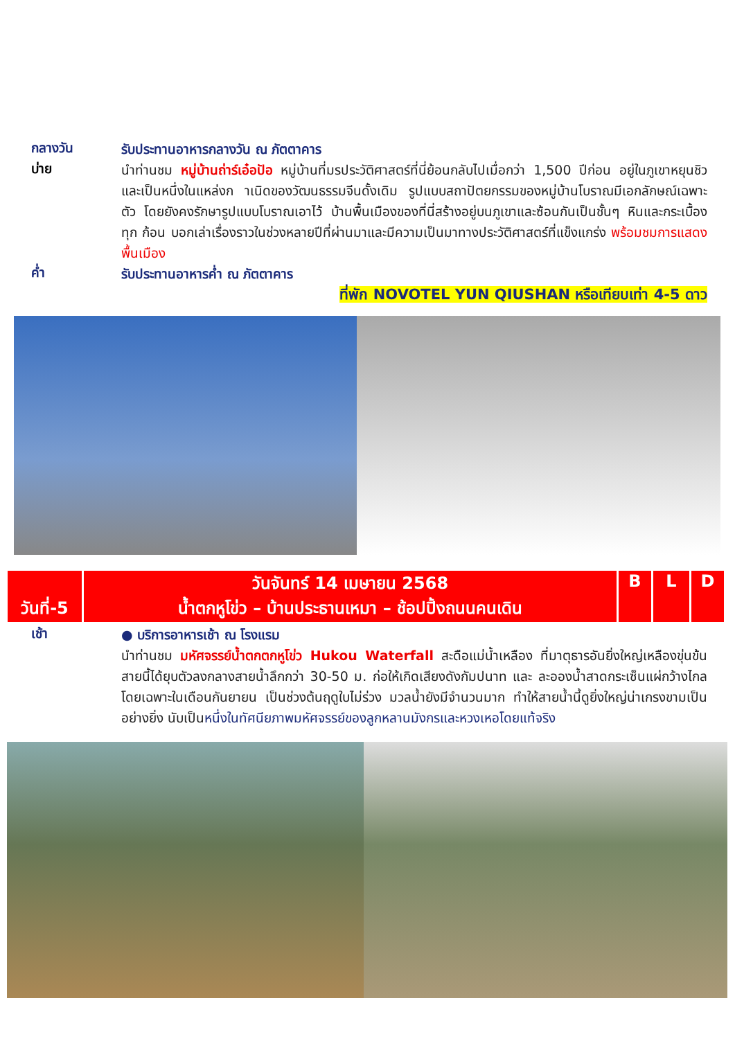กลางวัน
รับประทานอาหารกลางวัน ณ ภัตตาคาร
บ่าย
นำท่านชม หมู่บ้านถ่าร์เอ๋อปัอ หมู่บ้านที่มรประวัติศาสตร์ที่นี่ย้อนกลับไปเมื่อกว่า 1,500 ปีก่อน อยู่ในภูเขาหยุนชิว และเป็นหนึ่งในแหล่งก าเนิดของวัฒนธรรมจีนดั้งเดิม รูปแบบสถาปัตยกรรมของหมู่บ้านโบราณมีเอกลักษณ์เฉพาะตัว โดยยังคงรักษารูปแบบโบราณเอาไว้ บ้านพื้นเมืองของที่นี่สร้างอยู่บนภูเขาและซ้อนกันเป็นชั้นๆ หินและกระเบื้องทุก ก้อน บอกเล่าเรื่องราวในช่วงหลายปีที่ผ่านมาและมีความเป็นมาทางประวัติศาสตร์ที่แข็งแกร่ง พร้อมชมการแสดงพื้นเมือง
ค่ำ
รับประทานอาหารค่ำ ณ ภัตตาคาร
ที่พัก NOVOTEL YUN QIUSHAN หรือเทียบเท่า 4-5 ดาว
| วันที่-5 | วันจันทร์ 14 เมษายน 2568 น้ำตกหูโข่ว – บ้านประธานเหมา – ช้อปปิ้งถนนคนเดิน | B | L | D |
เช้า
● บริการอาหารเช้า ณ โรงแรม
นำท่านชม มหัศจรรย์น้ำตกตกหูโข่ว Hukou Waterfall สะดือแม่น้ำเหลือง ที่มาตุธารอันยิ่งใหญ่เหลืองขุ่นข้น สายนี้ได้ยุบตัวลงกลางสายน้ำลึกกว่า 30-50 ม. ก่อให้เกิดเสียงดังกัมปนาท และ ละอองน้ำสาดกระเซ็นแผ่กว้างไกลโดยเฉพาะในเดือนกันยายน เป็นช่วงต้นฤดูใบไม่ร่วง มวลน้ำยังมีจำนวนมาก ทำให้สายน้ำนี้ดูยิ่งใหญ่น่าเกรงขามเป็นอย่างยิ่ง นับเป็นหนึ่งในทัศนียภาพมหัศจรรย์ของลูกหลานมังกรและหวงเหอโดยแท้จริง